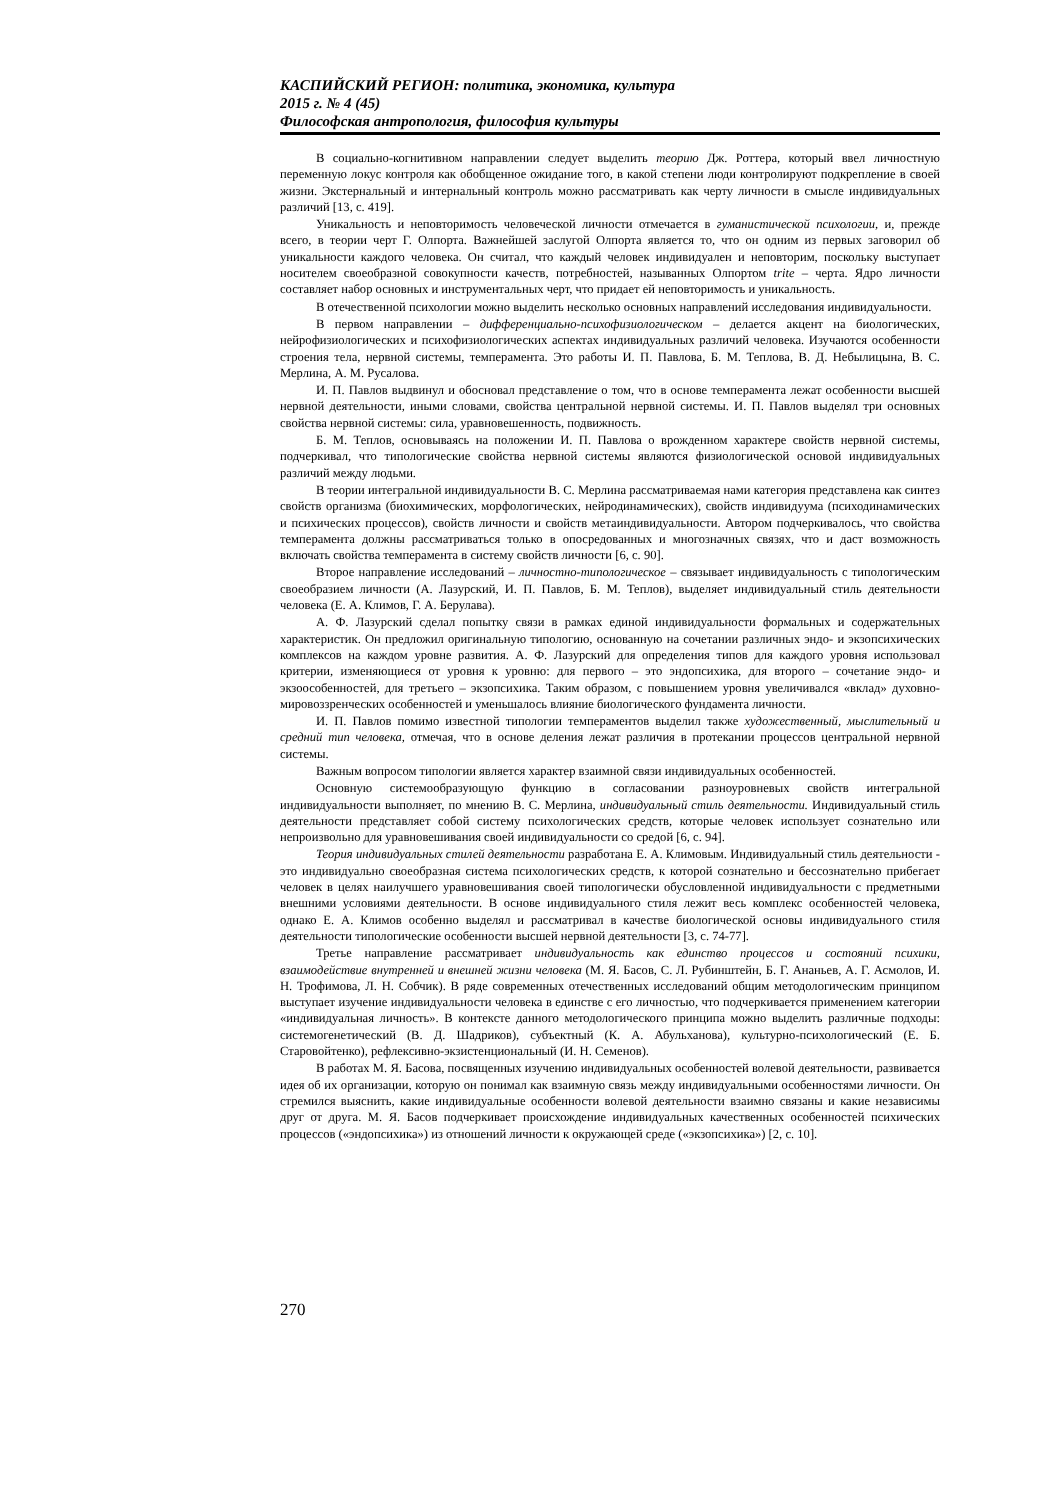КАСПИЙСКИЙ РЕГИОН: политика, экономика, культура
2015 г. № 4 (45)
Философская антропология, философия культуры
В социально-когнитивном направлении следует выделить теорию Дж. Роттера, который ввел личностную переменную локус контроля как обобщенное ожидание того, в какой степени люди контролируют подкрепление в своей жизни. Экстернальный и интернальный контроль можно рассматривать как черту личности в смысле индивидуальных различий [13, с. 419].
Уникальность и неповторимость человеческой личности отмечается в гуманистической психологии, и, прежде всего, в теории черт Г. Олпорта. Важнейшей заслугой Олпорта является то, что он одним из первых заговорил об уникальности каждого человека. Он считал, что каждый человек индивидуален и неповторим, поскольку выступает носителем своеобразной совокупности качеств, потребностей, называнных Олпортом trite – черта. Ядро личности составляет набор основных и инструментальных черт, что придает ей неповторимость и уникальность.
В отечественной психологии можно выделить несколько основных направлений исследования индивидуальности.
В первом направлении – дифференциально-психофизиологическом – делается акцент на биологических, нейрофизиологических и психофизиологических аспектах индивидуальных различий человека. Изучаются особенности строения тела, нервной системы, темперамента. Это работы И. П. Павлова, Б. М. Теплова, В. Д. Небылицына, В. С. Мерлина, А. М. Русалова.
И. П. Павлов выдвинул и обосновал представление о том, что в основе темперамента лежат особенности высшей нервной деятельности, иными словами, свойства центральной нервной системы. И. П. Павлов выделял три основных свойства нервной системы: сила, уравновешенность, подвижность.
Б. М. Теплов, основываясь на положении И. П. Павлова о врожденном характере свойств нервной системы, подчеркивал, что типологические свойства нервной системы являются физиологической основой индивидуальных различий между людьми.
В теории интегральной индивидуальности В. С. Мерлина рассматриваемая нами категория представлена как синтез свойств организма (биохимических, морфологических, нейродинамических), свойств индивидуума (психодинамических и психических процессов), свойств личности и свойств метаиндивидуальности. Автором подчеркивалось, что свойства темперамента должны рассматриваться только в опосредованных и многозначных связях, что и даст возможность включать свойства темперамента в систему свойств личности [6, с. 90].
Второе направление исследований – личностно-типологическое – связывает индивидуальность с типологическим своеобразием личности (А. Лазурский, И. П. Павлов, Б. М. Теплов), выделяет индивидуальный стиль деятельности человека (Е. А. Климов, Г. А. Берулава).
А. Ф. Лазурский сделал попытку связи в рамках единой индивидуальности формальных и содержательных характеристик. Он предложил оригинальную типологию, основанную на сочетании различных эндо- и экзопсихических комплексов на каждом уровне развития. А. Ф. Лазурский для определения типов для каждого уровня использовал критерии, изменяющиеся от уровня к уровню: для первого – это эндопсихика, для второго – сочетание эндо- и экзоособенностей, для третьего – экзопсихика. Таким образом, с повышением уровня увеличивался «вклад» духовно-мировоззренческих особенностей и уменьшалось влияние биологического фундамента личности.
И. П. Павлов помимо известной типологии темпераментов выделил также художественный, мыслительный и средний тип человека, отмечая, что в основе деления лежат различия в протекании процессов центральной нервной системы.
Важным вопросом типологии является характер взаимной связи индивидуальных особенностей.
Основную системообразующую функцию в согласовании разноуровневых свойств интегральной индивидуальности выполняет, по мнению В. С. Мерлина, индивидуальный стиль деятельности. Индивидуальный стиль деятельности представляет собой систему психологических средств, которые человек использует сознательно или непроизвольно для уравновешивания своей индивидуальности со средой [6, с. 94].
Теория индивидуальных стилей деятельности разработана Е. А. Климовым. Индивидуальный стиль деятельности - это индивидуально своеобразная система психологических средств, к которой сознательно и бессознательно прибегает человек в целях наилучшего уравновешивания своей типологически обусловленной индивидуальности с предметными внешними условиями деятельности. В основе индивидуального стиля лежит весь комплекс особенностей человека, однако Е. А. Климов особенно выделял и рассматривал в качестве биологической основы индивидуального стиля деятельности типологические особенности высшей нервной деятельности [3, с. 74-77].
Третье направление рассматривает индивидуальность как единство процессов и состояний психики, взаимодействие внутренней и внешней жизни человека (М. Я. Басов, С. Л. Рубинштейн, Б. Г. Ананьев, А. Г. Асмолов, И. Н. Трофимова, Л. Н. Собчик). В ряде современных отечественных исследований общим методологическим принципом выступает изучение индивидуальности человека в единстве с его личностью, что подчеркивается применением категории «индивидуальная личность». В контексте данного методологического принципа можно выделить различные подходы: системогенетический (В. Д. Шадриков), субъектный (К. А. Абульханова), культурно-психологический (Е. Б. Старовойтенко), рефлексивно-экзистенциональный (И. Н. Семенов).
В работах М. Я. Басова, посвященных изучению индивидуальных особенностей волевой деятельности, развивается идея об их организации, которую он понимал как взаимную связь между индивидуальными особенностями личности. Он стремился выяснить, какие индивидуальные особенности волевой деятельности взаимно связаны и какие независимы друг от друга. М. Я. Басов подчеркивает происхождение индивидуальных качественных особенностей психических процессов («эндопсихика») из отношений личности к окружающей среде («экзопсихика») [2, с. 10].
270